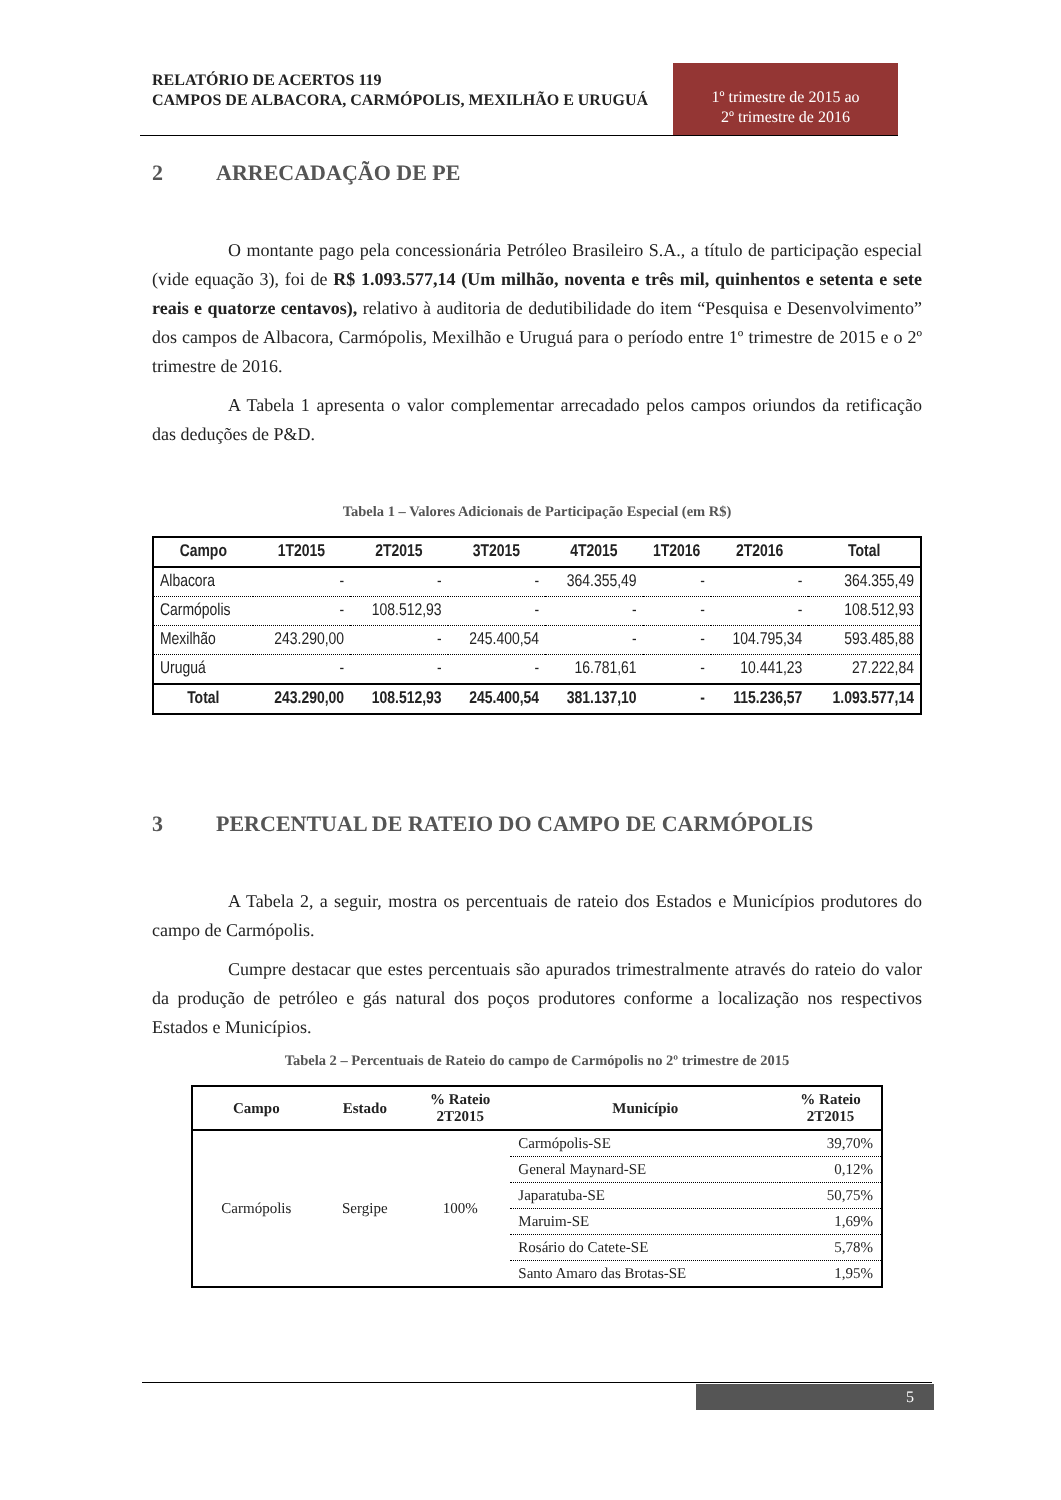RELATÓRIO DE ACERTOS 119
CAMPOS DE ALBACORA, CARMÓPOLIS, MEXILHÃO E URUGUÁ
1º trimestre de 2015 ao
2º trimestre de 2016
2 ARRECADAÇÃO DE PE
O montante pago pela concessionária Petróleo Brasileiro S.A., a título de participação especial (vide equação 3), foi de R$ 1.093.577,14 (Um milhão, noventa e três mil, quinhentos e setenta e sete reais e quatorze centavos), relativo à auditoria de dedutibilidade do item “Pesquisa e Desenvolvimento” dos campos de Albacora, Carmópolis, Mexilhão e Uruguá para o período entre 1º trimestre de 2015 e o 2º trimestre de 2016.
A Tabela 1 apresenta o valor complementar arrecadado pelos campos oriundos da retificação das deduções de P&D.
Tabela 1 – Valores Adicionais de Participação Especial (em R$)
| Campo | 1T2015 | 2T2015 | 3T2015 | 4T2015 | 1T2016 | 2T2016 | Total |
| --- | --- | --- | --- | --- | --- | --- | --- |
| Albacora | - | - | - | 364.355,49 | - | - | 364.355,49 |
| Carmópolis | - | 108.512,93 | - | - | - | - | 108.512,93 |
| Mexilhão | 243.290,00 | - | 245.400,54 | - | - | 104.795,34 | 593.485,88 |
| Uruguá | - | - | - | 16.781,61 | - | 10.441,23 | 27.222,84 |
| Total | 243.290,00 | 108.512,93 | 245.400,54 | 381.137,10 | - | 115.236,57 | 1.093.577,14 |
3 PERCENTUAL DE RATEIO DO CAMPO DE CARMÓPOLIS
A Tabela 2, a seguir, mostra os percentuais de rateio dos Estados e Municípios produtores do campo de Carmópolis.
Cumpre destacar que estes percentuais são apurados trimestralmente através do rateio do valor da produção de petróleo e gás natural dos poços produtores conforme a localização nos respectivos Estados e Municípios.
Tabela 2 – Percentuais de Rateio do campo de Carmópolis no 2º trimestre de 2015
| Campo | Estado | % Rateio 2T2015 | Município | % Rateio 2T2015 |
| --- | --- | --- | --- | --- |
| Carmópolis | Sergipe | 100% | Carmópolis-SE | 39,70% |
| | | | General Maynard-SE | 0,12% |
| | | | Japaratuba-SE | 50,75% |
| | | | Maruim-SE | 1,69% |
| | | | Rosário do Catete-SE | 5,78% |
| | | | Santo Amaro das Brotas-SE | 1,95% |
5